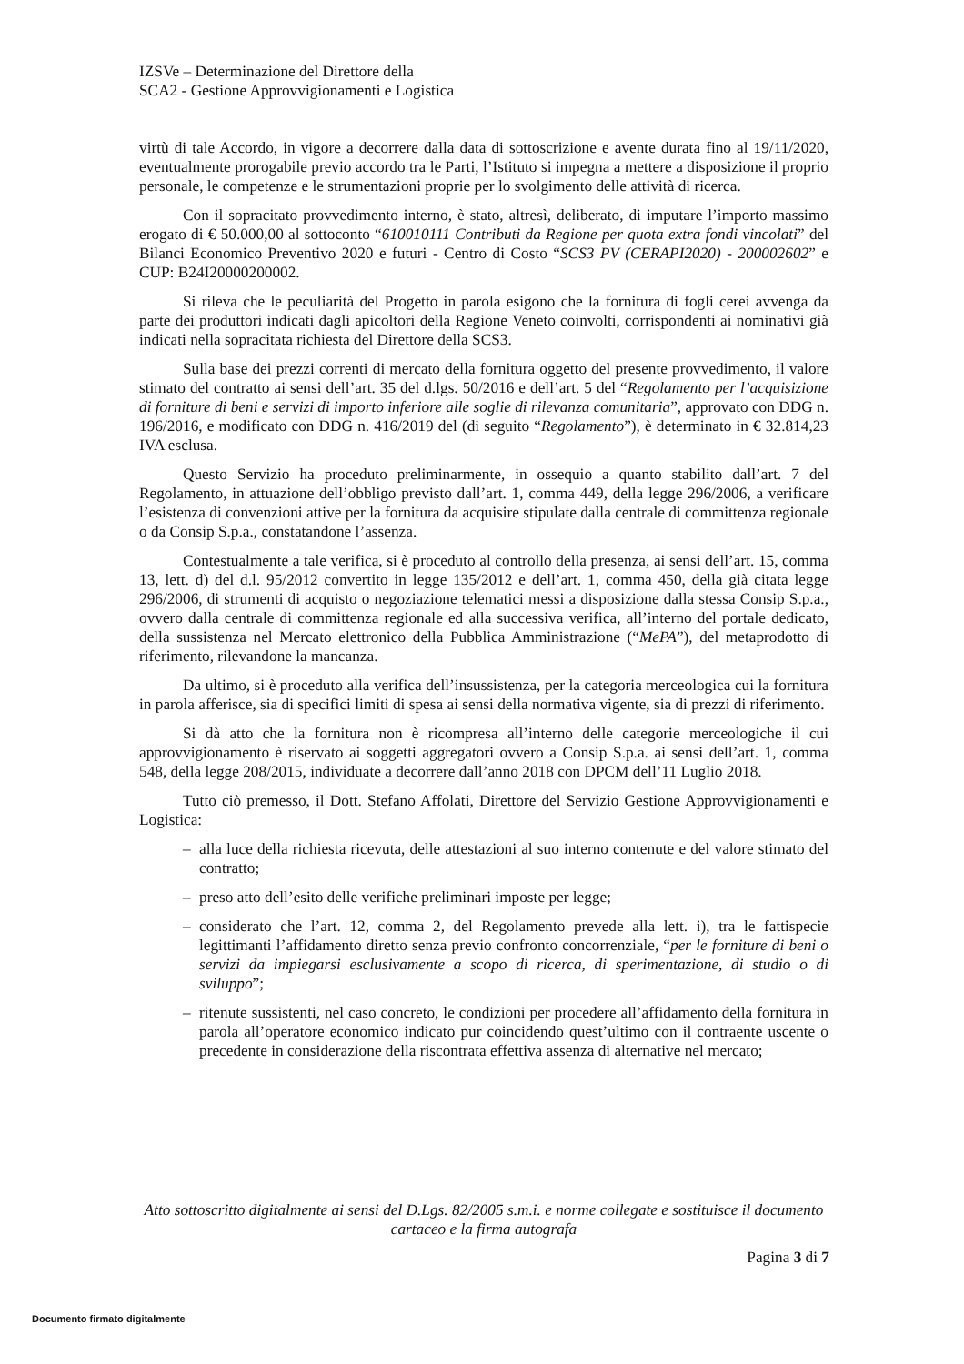IZSVe – Determinazione del Direttore della
SCA2 - Gestione Approvvigionamenti e Logistica
virtù di tale Accordo, in vigore a decorrere dalla data di sottoscrizione e avente durata fino al 19/11/2020, eventualmente prorogabile previo accordo tra le Parti, l’Istituto si impegna a mettere a disposizione il proprio personale, le competenze e le strumentazioni proprie per lo svolgimento delle attività di ricerca.
Con il sopracitato provvedimento interno, è stato, altresì, deliberato, di imputare l’importo massimo erogato di € 50.000,00 al sottoconto “610010111 Contributi da Regione per quota extra fondi vincolati” del Bilanci Economico Preventivo 2020 e futuri - Centro di Costo “SCS3 PV (CERAPI2020) - 200002602” e CUP: B24I20000200002.
Si rileva che le peculiarità del Progetto in parola esigono che la fornitura di fogli cerei avvenga da parte dei produttori indicati dagli apicoltori della Regione Veneto coinvolti, corrispondenti ai nominativi già indicati nella sopracitata richiesta del Direttore della SCS3.
Sulla base dei prezzi correnti di mercato della fornitura oggetto del presente provvedimento, il valore stimato del contratto ai sensi dell’art. 35 del d.lgs. 50/2016 e dell’art. 5 del “Regolamento per l’acquisizione di forniture di beni e servizi di importo inferiore alle soglie di rilevanza comunitaria”, approvato con DDG n. 196/2016, e modificato con DDG n. 416/2019 del (di seguito “Regolamento”), è determinato in € 32.814,23 IVA esclusa.
Questo Servizio ha proceduto preliminarmente, in ossequio a quanto stabilito dall’art. 7 del Regolamento, in attuazione dell’obbligo previsto dall’art. 1, comma 449, della legge 296/2006, a verificare l’esistenza di convenzioni attive per la fornitura da acquisire stipulate dalla centrale di committenza regionale o da Consip S.p.a., constatandone l’assenza.
Contestualmente a tale verifica, si è proceduto al controllo della presenza, ai sensi dell’art. 15, comma 13, lett. d) del d.l. 95/2012 convertito in legge 135/2012 e dell’art. 1, comma 450, della già citata legge 296/2006, di strumenti di acquisto o negoziazione telematici messi a disposizione dalla stessa Consip S.p.a., ovvero dalla centrale di committenza regionale ed alla successiva verifica, all’interno del portale dedicato, della sussistenza nel Mercato elettronico della Pubblica Amministrazione (“MePA”), del metaprodotto di riferimento, rilevandone la mancanza.
Da ultimo, si è proceduto alla verifica dell’insussistenza, per la categoria merceologica cui la fornitura in parola afferisce, sia di specifici limiti di spesa ai sensi della normativa vigente, sia di prezzi di riferimento.
Si dà atto che la fornitura non è ricompresa all’interno delle categorie merceologiche il cui approvvigionamento è riservato ai soggetti aggregatori ovvero a Consip S.p.a. ai sensi dell’art. 1, comma 548, della legge 208/2015, individuate a decorrere dall’anno 2018 con DPCM dell’11 Luglio 2018.
Tutto ciò premesso, il Dott. Stefano Affolati, Direttore del Servizio Gestione Approvvigionamenti e Logistica:
– alla luce della richiesta ricevuta, delle attestazioni al suo interno contenute e del valore stimato del contratto;
– preso atto dell’esito delle verifiche preliminari imposte per legge;
– considerato che l’art. 12, comma 2, del Regolamento prevede alla lett. i), tra le fattispecie legittimanti l’affidamento diretto senza previo confronto concorrenziale, “per le forniture di beni o servizi da impiegarsi esclusivamente a scopo di ricerca, di sperimentazione, di studio o di sviluppo”;
– ritenute sussistenti, nel caso concreto, le condizioni per procedere all’affidamento della fornitura in parola all’operatore economico indicato pur coincidendo quest’ultimo con il contraente uscente o precedente in considerazione della riscontrata effettiva assenza di alternative nel mercato;
Atto sottoscritto digitalmente ai sensi del D.Lgs. 82/2005 s.m.i. e norme collegate e sostituisce il documento cartaceo e la firma autografa
Pagina 3 di 7
Documento firmato digitalmente